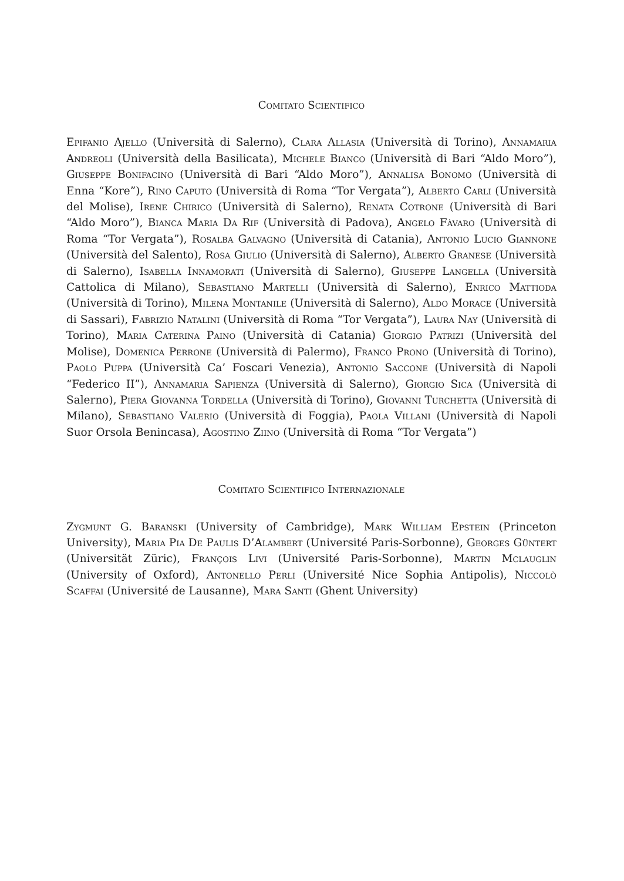Comitato Scientifico
Epifanio Ajello (Università di Salerno), Clara Allasia (Università di Torino), Annamaria Andreoli (Università della Basilicata), Michele Bianco (Università di Bari “Aldo Moro”), Giuseppe Bonifacino (Università di Bari “Aldo Moro”), Annalisa Bonomo (Università di Enna “Kore”), Rino Caputo (Università di Roma “Tor Vergata”), Alberto Carli (Università del Molise), Irene Chirico (Università di Salerno), Renata Cotrone (Università di Bari “Aldo Moro”), Bianca Maria Da Rif (Università di Padova), Angelo Fàvaro (Università di Roma “Tor Vergata”), Rosalba Galvagno (Università di Catania), Antonio Lucio Giannone (Università del Salento), Rosa Giulio (Università di Salerno), Alberto Granese (Università di Salerno), Isabella Innamorati (Università di Salerno), Giuseppe Langella (Università Cattolica di Milano), Sebastiano Martelli (Università di Salerno), Enrico Mattioda (Università di Torino), Milena Montanile (Università di Salerno), Aldo Morace (Università di Sassari), Fabrizio Natalini (Università di Roma “Tor Vergata”), Laura Nay (Università di Torino), Maria Caterina Paino (Università di Catania) Giorgio Patrizi (Università del Molise), Domenica Perrone (Università di Palermo), Franco Prono (Università di Torino), Paolo Puppa (Università Ca’ Foscari Venezia), Antonio Saccone (Università di Napoli “Federico II”), Annamaria Sapienza (Università di Salerno), Giorgio Sica (Università di Salerno), Piera Giovanna Tordella (Università di Torino), Giovanni Turchetta (Università di Milano), Sebastiano Valerio (Università di Foggia), Paola Villani (Università di Napoli Suor Orsola Benincasa), Agostino Ziino (Università di Roma “Tor Vergata”)
Comitato Scientifico Internazionale
Zygmunt G. Baranski (University of Cambridge), Mark William Epstein (Princeton University), Maria Pia De Paulis D’Alambert (Université Paris-Sorbonne), Georges Güntert (Universität Züric), François Livi (Université Paris-Sorbonne), Martin Mclauglin (University of Oxford), Antonello Perli (Université Nice Sophia Antipolis), Niccolò Scaffai (Université de Lausanne), Mara Santi (Ghent University)